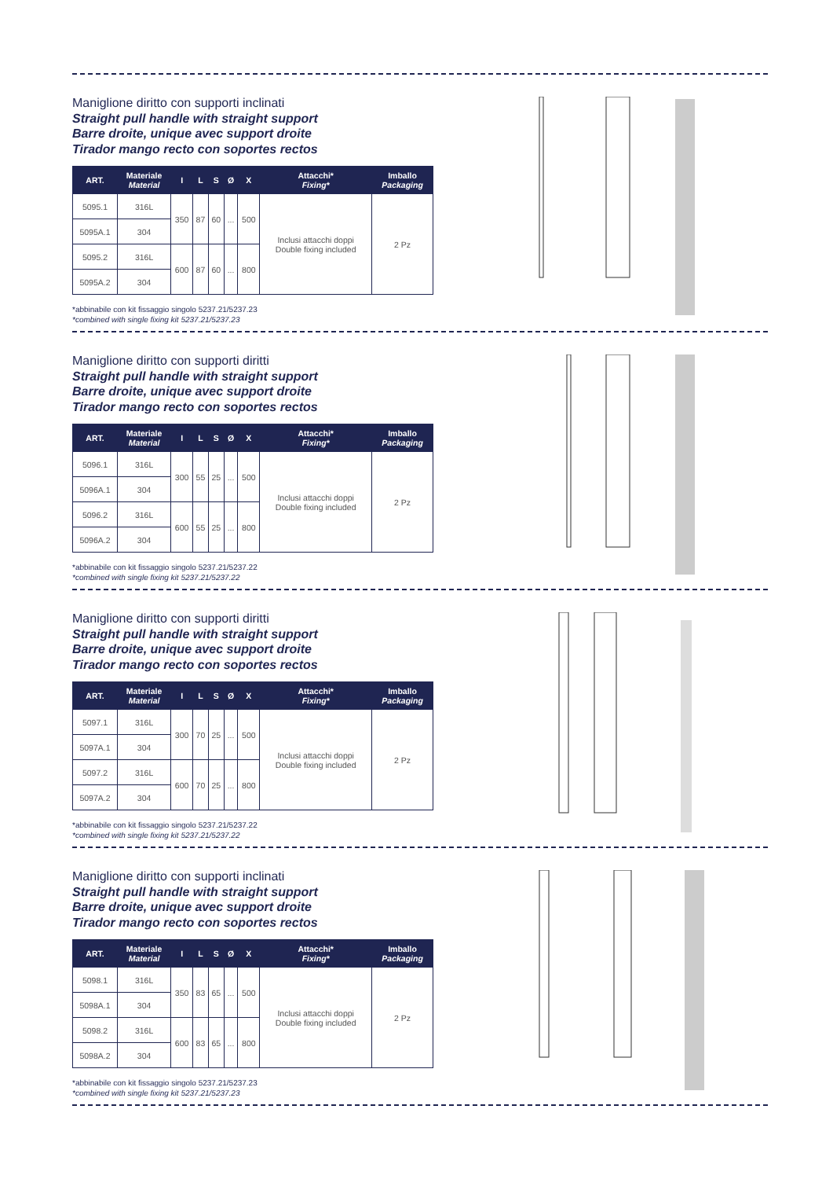Maniglione diritto con supporti inclinati
Straight pull handle with straight support
Barre droite, unique avec support droite
Tirador mango recto con soportes rectos
| ART. | Materiale Material | I | L | S | Ø | X | Attacchi* Fixing* | Imballo Packaging |
| --- | --- | --- | --- | --- | --- | --- | --- | --- |
| 5095.1 | 316L | 350 | 87 | 60 | ... | 500 | Inclusi attacchi doppi Double fixing included | 2 Pz |
| 5095A.1 | 304 | | | | | | | |
| 5095.2 | 316L | 600 | 87 | 60 | ... | 800 | | |
| 5095A.2 | 304 | | | | | | | |
*abbinabile con kit fissaggio singolo 5237.21/5237.23
*combined with single fixing kit 5237.21/5237.23
Maniglione diritto con supporti diritti
Straight pull handle with straight support
Barre droite, unique avec support droite
Tirador mango recto con soportes rectos
| ART. | Materiale Material | I | L | S | Ø | X | Attacchi* Fixing* | Imballo Packaging |
| --- | --- | --- | --- | --- | --- | --- | --- | --- |
| 5096.1 | 316L | 300 | 55 | 25 | ... | 500 | Inclusi attacchi doppi Double fixing included | 2 Pz |
| 5096A.1 | 304 | | | | | | | |
| 5096.2 | 316L | 600 | 55 | 25 | ... | 800 | | |
| 5096A.2 | 304 | | | | | | | |
*abbinabile con kit fissaggio singolo 5237.21/5237.22
*combined with single fixing kit 5237.21/5237.22
Maniglione diritto con supporti diritti
Straight pull handle with straight support
Barre droite, unique avec support droite
Tirador mango recto con soportes rectos
| ART. | Materiale Material | I | L | S | Ø | X | Attacchi* Fixing* | Imballo Packaging |
| --- | --- | --- | --- | --- | --- | --- | --- | --- |
| 5097.1 | 316L | 300 | 70 | 25 | ... | 500 | Inclusi attacchi doppi Double fixing included | 2 Pz |
| 5097A.1 | 304 | | | | | | | |
| 5097.2 | 316L | 600 | 70 | 25 | ... | 800 | | |
| 5097A.2 | 304 | | | | | | | |
*abbinabile con kit fissaggio singolo 5237.21/5237.22
*combined with single fixing kit 5237.21/5237.22
Maniglione diritto con supporti inclinati
Straight pull handle with straight support
Barre droite, unique avec support droite
Tirador mango recto con soportes rectos
| ART. | Materiale Material | I | L | S | Ø | X | Attacchi* Fixing* | Imballo Packaging |
| --- | --- | --- | --- | --- | --- | --- | --- | --- |
| 5098.1 | 316L | 350 | 83 | 65 | ... | 500 | Inclusi attacchi doppi Double fixing included | 2 Pz |
| 5098A.1 | 304 | | | | | | | |
| 5098.2 | 316L | 600 | 83 | 65 | ... | 800 | | |
| 5098A.2 | 304 | | | | | | | |
*abbinabile con kit fissaggio singolo 5237.21/5237.23
*combined with single fixing kit 5237.21/5237.23